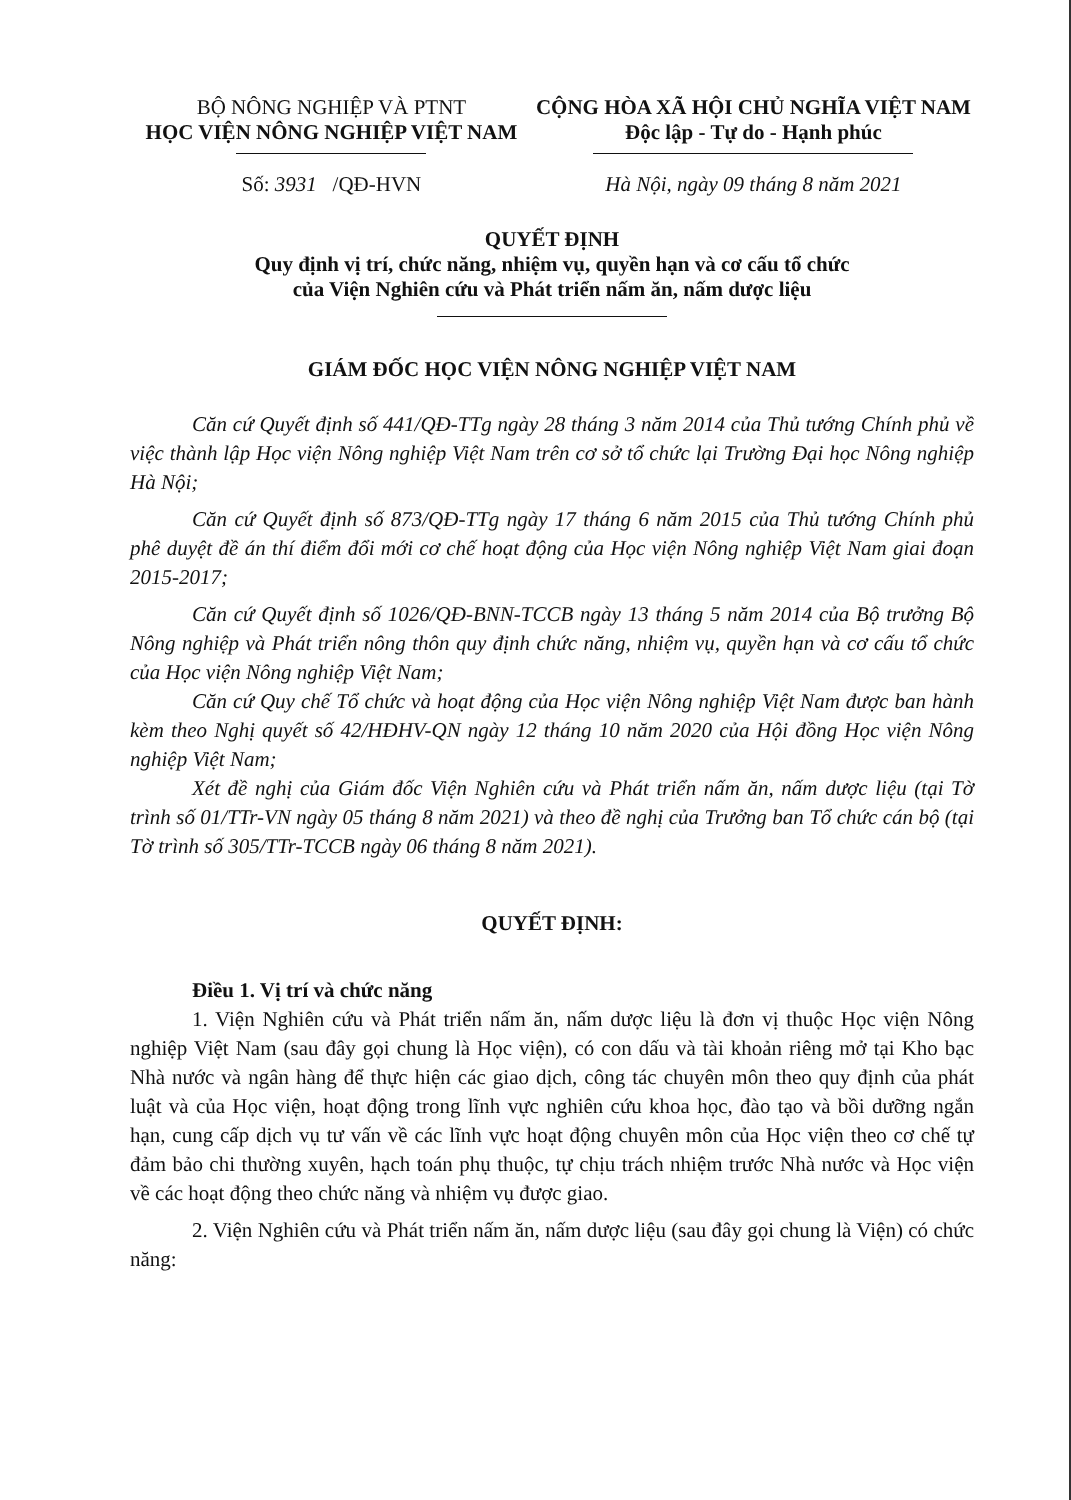BỘ NÔNG NGHIỆP VÀ PTNT
HỌC VIỆN NÔNG NGHIỆP VIỆT NAM
Số: 3931 /QĐ-HVN
CỘNG HÒA XÃ HỘI CHỦ NGHĨA VIỆT NAM
Độc lập - Tự do - Hạnh phúc
Hà Nội, ngày 09 tháng 8 năm 2021
QUYẾT ĐỊNH
Quy định vị trí, chức năng, nhiệm vụ, quyền hạn và cơ cấu tổ chức
của Viện Nghiên cứu và Phát triển nấm ăn, nấm dược liệu
GIÁM ĐỐC HỌC VIỆN NÔNG NGHIỆP VIỆT NAM
Căn cứ Quyết định số 441/QĐ-TTg ngày 28 tháng 3 năm 2014 của Thủ tướng Chính phủ về việc thành lập Học viện Nông nghiệp Việt Nam trên cơ sở tổ chức lại Trường Đại học Nông nghiệp Hà Nội;
Căn cứ Quyết định số 873/QĐ-TTg ngày 17 tháng 6 năm 2015 của Thủ tướng Chính phủ phê duyệt đề án thí điểm đổi mới cơ chế hoạt động của Học viện Nông nghiệp Việt Nam giai đoạn 2015-2017;
Căn cứ Quyết định số 1026/QĐ-BNN-TCCB ngày 13 tháng 5 năm 2014 của Bộ trưởng Bộ Nông nghiệp và Phát triển nông thôn quy định chức năng, nhiệm vụ, quyền hạn và cơ cấu tổ chức của Học viện Nông nghiệp Việt Nam;
Căn cứ Quy chế Tổ chức và hoạt động của Học viện Nông nghiệp Việt Nam được ban hành kèm theo Nghị quyết số 42/HĐHV-QN ngày 12 tháng 10 năm 2020 của Hội đồng Học viện Nông nghiệp Việt Nam;
Xét đề nghị của Giám đốc Viện Nghiên cứu và Phát triển nấm ăn, nấm dược liệu (tại Tờ trình số 01/TTr-VN ngày 05 tháng 8 năm 2021) và theo đề nghị của Trưởng ban Tổ chức cán bộ (tại Tờ trình số 305/TTr-TCCB ngày 06 tháng 8 năm 2021).
QUYẾT ĐỊNH:
Điều 1. Vị trí và chức năng
1. Viện Nghiên cứu và Phát triển nấm ăn, nấm dược liệu là đơn vị thuộc Học viện Nông nghiệp Việt Nam (sau đây gọi chung là Học viện), có con dấu và tài khoản riêng mở tại Kho bạc Nhà nước và ngân hàng để thực hiện các giao dịch, công tác chuyên môn theo quy định của phát luật và của Học viện, hoạt động trong lĩnh vực nghiên cứu khoa học, đào tạo và bồi dưỡng ngắn hạn, cung cấp dịch vụ tư vấn về các lĩnh vực hoạt động chuyên môn của Học viện theo cơ chế tự đảm bảo chi thường xuyên, hạch toán phụ thuộc, tự chịu trách nhiệm trước Nhà nước và Học viện về các hoạt động theo chức năng và nhiệm vụ được giao.
2. Viện Nghiên cứu và Phát triển nấm ăn, nấm dược liệu (sau đây gọi chung là Viện) có chức năng: